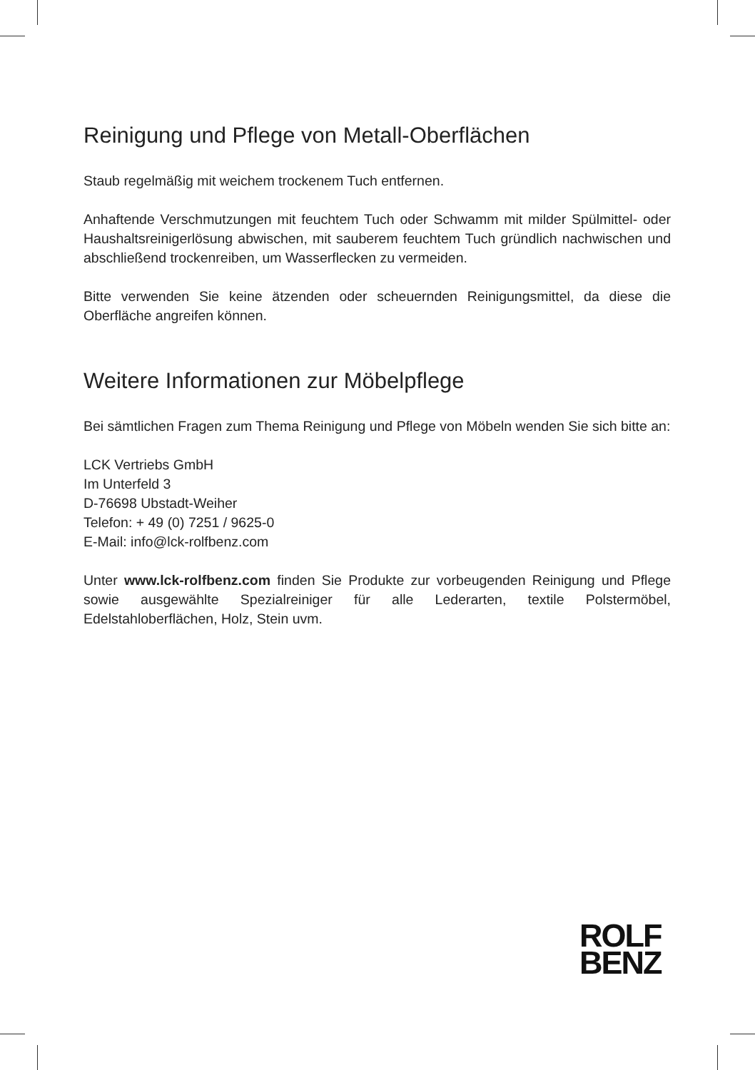Reinigung und Pflege von Metall-Oberflächen
Staub regelmäßig mit weichem trockenem Tuch entfernen.
Anhaftende Verschmutzungen mit feuchtem Tuch oder Schwamm mit milder Spül­mittel- oder Haushaltsreinigerlösung abwischen, mit sauberem feuchtem Tuch gründlich nachwischen und abschließend trockenreiben, um Wasserflecken zu vermeiden.
Bitte verwenden Sie keine ätzenden oder scheuernden Reinigungsmittel, da diese die Oberfläche angreifen können.
Weitere Informationen zur Möbelpflege
Bei sämtlichen Fragen zum Thema Reinigung und Pflege von Möbeln wenden Sie sich bitte an:
LCK Vertriebs GmbH
Im Unterfeld 3
D-76698 Ubstadt-Weiher
Telefon: + 49 (0) 7251 / 9625-0
E-Mail: info@lck-rolfbenz.com
Unter www.lck-rolfbenz.com finden Sie Produkte zur vorbeugenden Reinigung und Pflege sowie ausgewählte Spezialreiniger für alle Lederarten, textile Polstermöbel, Edelstahloberflächen, Holz, Stein uvm.
ROLF
BENZ